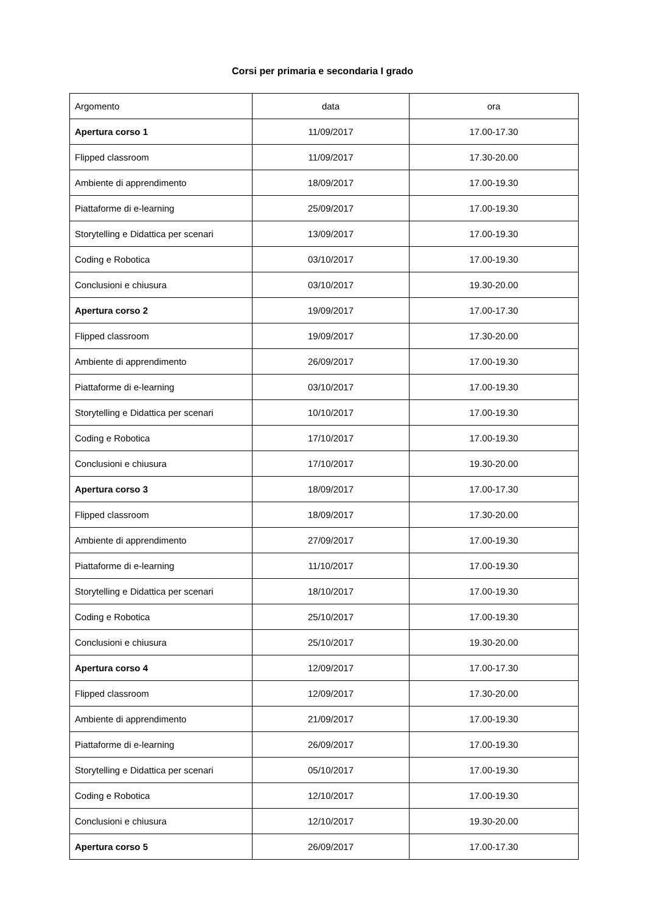Corsi per primaria e secondaria I grado
| Argomento | data | ora |
| --- | --- | --- |
| Apertura corso 1 | 11/09/2017 | 17.00-17.30 |
| Flipped classroom | 11/09/2017 | 17.30-20.00 |
| Ambiente di apprendimento | 18/09/2017 | 17.00-19.30 |
| Piattaforme di e-learning | 25/09/2017 | 17.00-19.30 |
| Storytelling e Didattica per scenari | 13/09/2017 | 17.00-19.30 |
| Coding e Robotica | 03/10/2017 | 17.00-19.30 |
| Conclusioni e chiusura | 03/10/2017 | 19.30-20.00 |
| Apertura corso 2 | 19/09/2017 | 17.00-17.30 |
| Flipped classroom | 19/09/2017 | 17.30-20.00 |
| Ambiente di apprendimento | 26/09/2017 | 17.00-19.30 |
| Piattaforme di e-learning | 03/10/2017 | 17.00-19.30 |
| Storytelling e Didattica per scenari | 10/10/2017 | 17.00-19.30 |
| Coding e Robotica | 17/10/2017 | 17.00-19.30 |
| Conclusioni e chiusura | 17/10/2017 | 19.30-20.00 |
| Apertura corso 3 | 18/09/2017 | 17.00-17.30 |
| Flipped classroom | 18/09/2017 | 17.30-20.00 |
| Ambiente di apprendimento | 27/09/2017 | 17.00-19.30 |
| Piattaforme di e-learning | 11/10/2017 | 17.00-19.30 |
| Storytelling e Didattica per scenari | 18/10/2017 | 17.00-19.30 |
| Coding e Robotica | 25/10/2017 | 17.00-19.30 |
| Conclusioni e chiusura | 25/10/2017 | 19.30-20.00 |
| Apertura corso 4 | 12/09/2017 | 17.00-17.30 |
| Flipped classroom | 12/09/2017 | 17.30-20.00 |
| Ambiente di apprendimento | 21/09/2017 | 17.00-19.30 |
| Piattaforme di e-learning | 26/09/2017 | 17.00-19.30 |
| Storytelling e Didattica per scenari | 05/10/2017 | 17.00-19.30 |
| Coding e Robotica | 12/10/2017 | 17.00-19.30 |
| Conclusioni e chiusura | 12/10/2017 | 19.30-20.00 |
| Apertura corso 5 | 26/09/2017 | 17.00-17.30 |